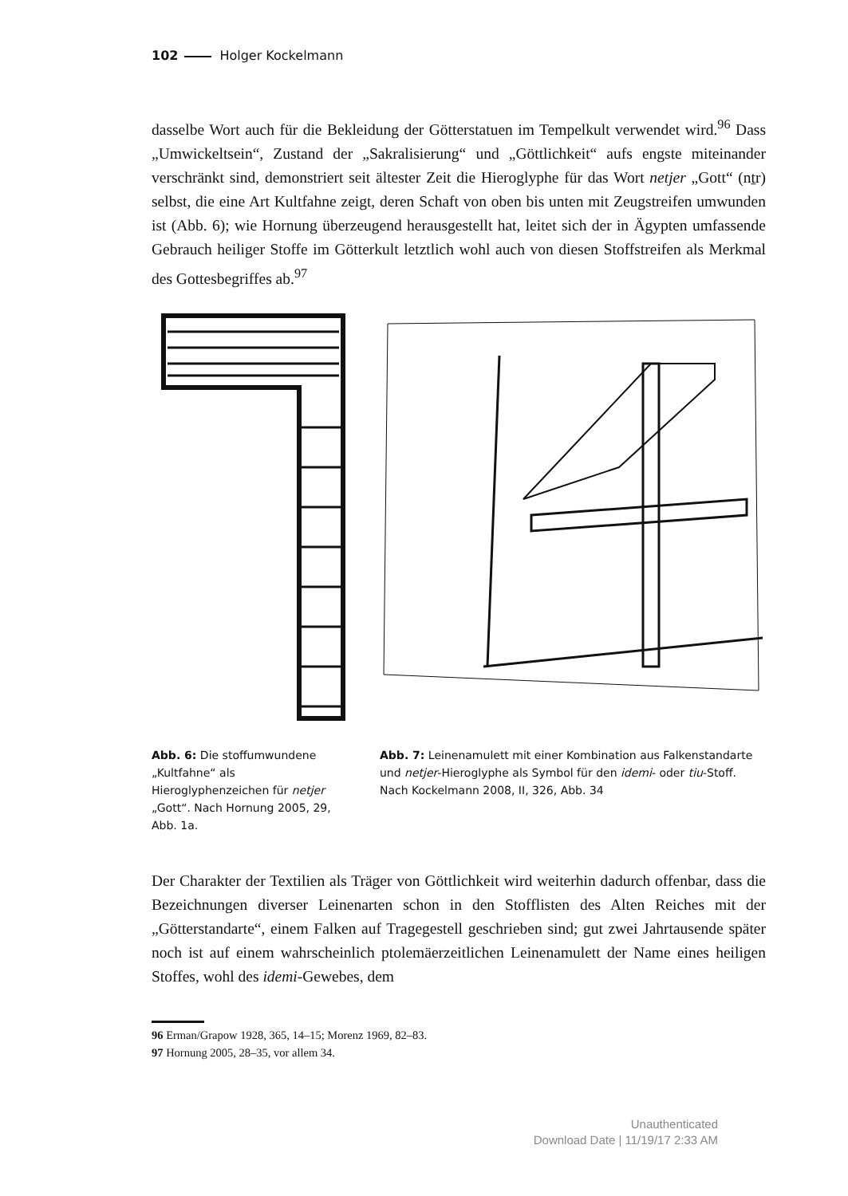102 Holger Kockelmann
dasselbe Wort auch für die Bekleidung der Götterstatuen im Tempelkult verwendet wird.<sup>96</sup> Dass „Umwickeltsein“, Zustand der „Sakralisierung“ und „Göttlichkeit“ aufs engste miteinander verschränkt sind, demonstriert seit ältester Zeit die Hieroglyphe für das Wort netjer „Gott“ (nṯr) selbst, die eine Art Kultfahne zeigt, deren Schaft von oben bis unten mit Zeugstreifen umwunden ist (Abb. 6); wie Hornung überzeugend herausgestellt hat, leitet sich der in Ägypten umfassende Gebrauch heiliger Stoffe im Götterkult letztlich wohl auch von diesen Stoffstreifen als Merkmal des Gottesbegriffes ab.<sup>97</sup>
Abb. 6: Die stoffumwundene „Kultfahne“ als Hieroglyphenzeichen für netjer „Gott“. Nach Hornung 2005, 29, Abb. 1a.
Abb. 7: Leinenamulett mit einer Kombination aus Falkenstandarte und netjer-Hieroglyphe als Symbol für den idemi- oder tiu-Stoff. Nach Kockelmann 2008, II, 326, Abb. 34
Der Charakter der Textilien als Träger von Göttlichkeit wird weiterhin dadurch offenbar, dass die Bezeichnungen diverser Leinenarten schon in den Stofflisten des Alten Reiches mit der „Götterstandarte“, einem Falken auf Tragegestell geschrieben sind; gut zwei Jahrtausende später noch ist auf einem wahrscheinlich ptolemäerzeitlichen Leinenamulett der Name eines heiligen Stoffes, wohl des idemi-Gewebes, dem
96 Erman/Grapow 1928, 365, 14–15; Morenz 1969, 82–83.
97 Hornung 2005, 28–35, vor allem 34.
Unauthenticated
Download Date | 11/19/17 2:33 AM